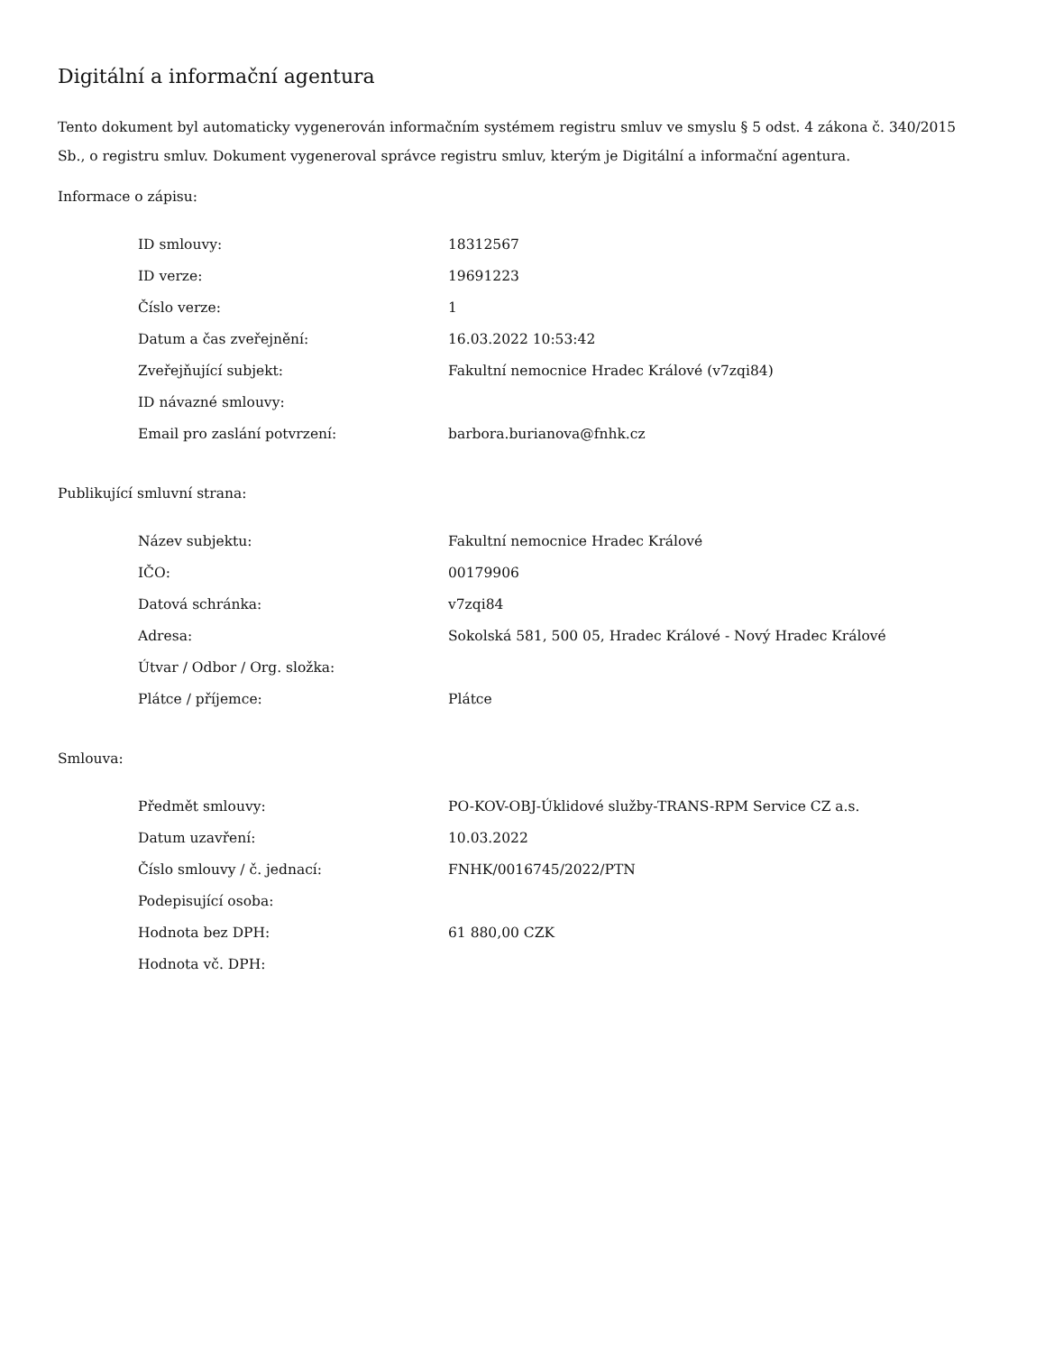Digitální a informační agentura
Tento dokument byl automaticky vygenerován informačním systémem registru smluv ve smyslu § 5 odst. 4 zákona č. 340/2015 Sb., o registru smluv. Dokument vygeneroval správce registru smluv, kterým je Digitální a informační agentura.
Informace o zápisu:
| ID smlouvy: | 18312567 |
| ID verze: | 19691223 |
| Číslo verze: | 1 |
| Datum a čas zveřejnění: | 16.03.2022 10:53:42 |
| Zveřejňující subjekt: | Fakultní nemocnice Hradec Králové (v7zqi84) |
| ID návazné smlouvy: | |
| Email pro zaslání potvrzení: | barbora.burianova@fnhk.cz |
Publikující smluvní strana:
| Název subjektu: | Fakultní nemocnice Hradec Králové |
| IČO: | 00179906 |
| Datová schránka: | v7zqi84 |
| Adresa: | Sokolská 581, 500 05, Hradec Králové - Nový Hradec Králové |
| Útvar / Odbor / Org. složka: | |
| Plátce / příjemce: | Plátce |
Smlouva:
| Předmět smlouvy: | PO-KOV-OBJ-Úklidové služby-TRANS-RPM Service CZ a.s. |
| Datum uzavření: | 10.03.2022 |
| Číslo smlouvy / č. jednací: | FNHK/0016745/2022/PTN |
| Podepisující osoba: | |
| Hodnota bez DPH: | 61 880,00 CZK |
| Hodnota vč. DPH: | |